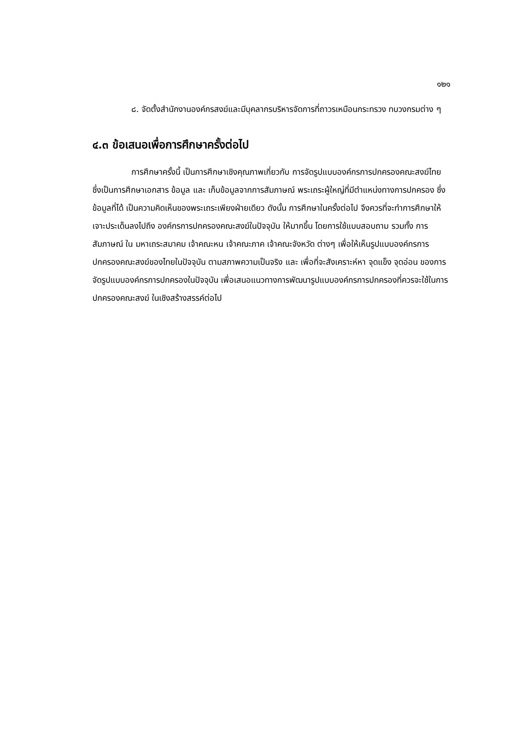๑๒๑
๘. จัดตั้งสำนักงานองค์กรสงฆ์และมีบุคลากรบริหารจัดการที่ถาวรเหมือนกระทรวง ทบวงกรมต่าง ๆ
๔.๓ ข้อเสนอเพื่อการศึกษาครั้งต่อไป
การศึกษาครั้งนี้ เป็นการศึกษาเชิงคุณภาพเกี่ยวกับ การจัดรูปแบบองค์กรการปกครองคณะสงฆ์ไทย ซึ่งเป็นการศึกษาเอกสาร ข้อมูล และ เก็บข้อมูลจากการสัมภาษณ์ พระเถระผู้ใหญ่ที่มีตำแหน่งทางการปกครอง ซึ่งข้อมูลที่ได้ เป็นความคิดเห็นของพระเถระเพียงฝ่ายเดียว ดังนั้น การศึกษาในครั้งต่อไป จึงควรที่จะทำการศึกษาให้เจาะประเด็นลงไปถึง องค์กรการปกครองคณะสงฆ์ในปัจจุบัน ให้มากขึ้น โดยการใช้แบบสอบถาม รวมทั้ง การสัมภาษณ์ ใน มหาเถระสมาคม เจ้าคณะหน เจ้าคณะภาค เจ้าคณะจังหวัด ต่างๆ เพื่อให้เห็นรูปแบบองค์กรการปกครองคณะสงฆ์ของไทยในปัจจุบัน ตามสภาพความเป็นจริง และ เพื่อที่จะสังเคราะห์หา จุดแข็ง จุดอ่อน ของการจัดรูปแบบองค์กรการปกครองในปัจจุบัน เพื่อเสนอแนวทางการพัฒนารูปแบบองค์กรการปกครองที่ควรจะใช้ในการปกครองคณะสงฆ์ ในเชิงสร้างสรรค์ต่อไป